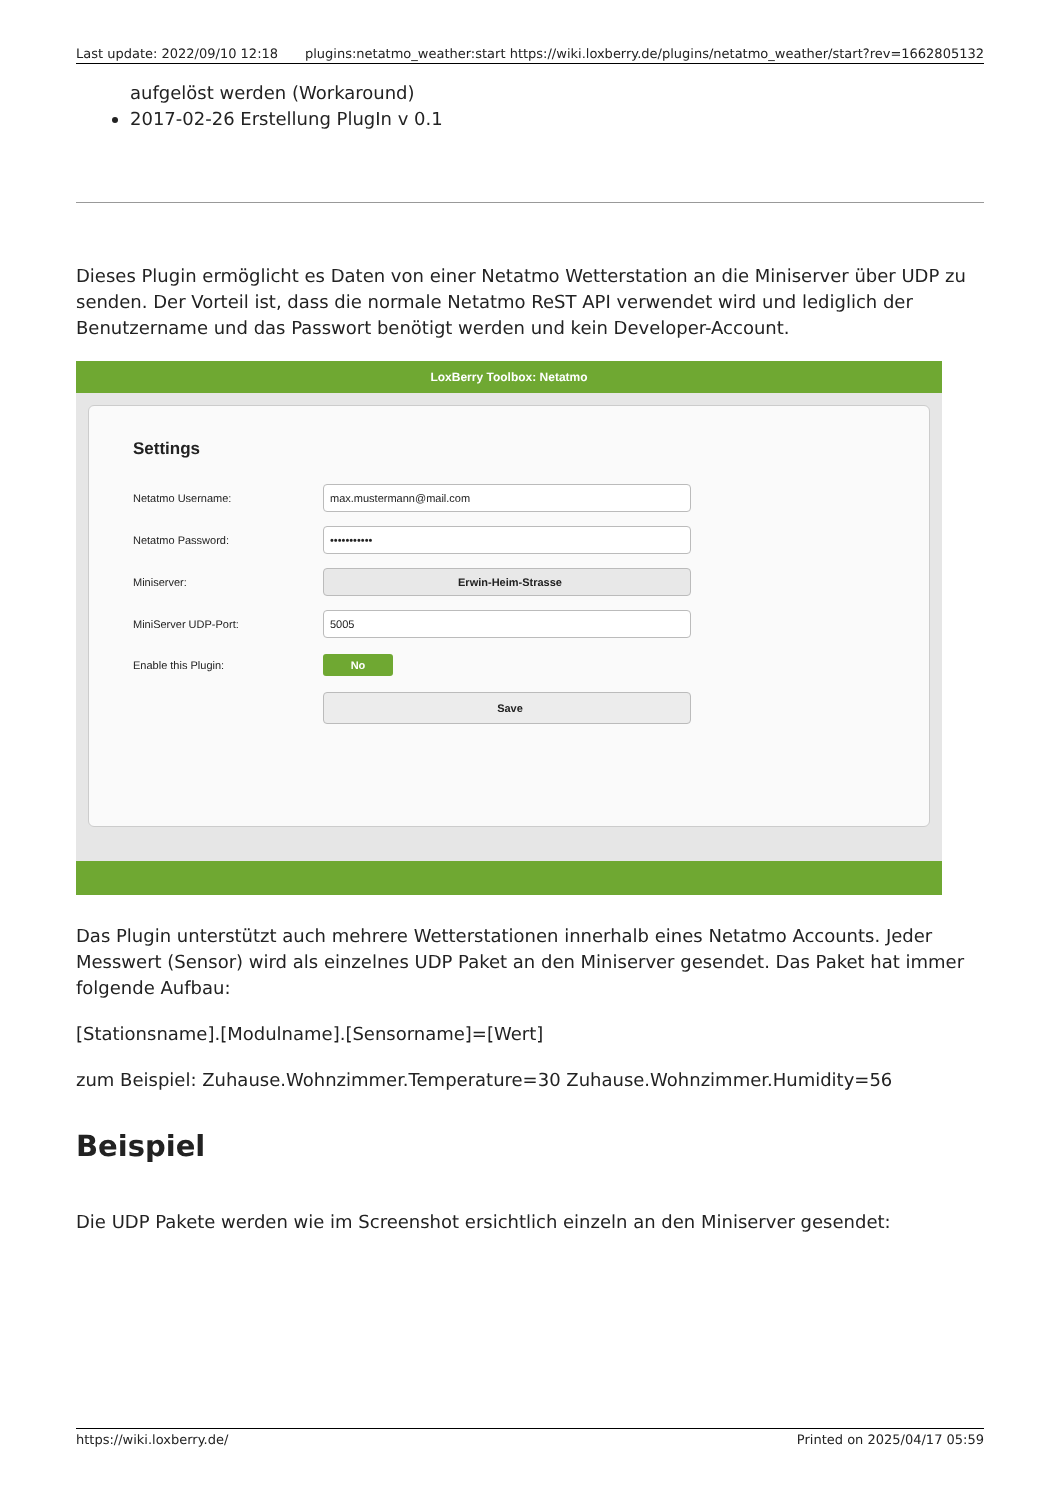Last update: 2022/09/10 12:18 plugins:netatmo_weather:start https://wiki.loxberry.de/plugins/netatmo_weather/start?rev=1662805132
aufgelöst werden (Workaround)
2017-02-26 Erstellung PlugIn v 0.1
Dieses Plugin ermöglicht es Daten von einer Netatmo Wetterstation an die Miniserver über UDP zu senden. Der Vorteil ist, dass die normale Netatmo ReST API verwendet wird und lediglich der Benutzername und das Passwort benötigt werden und kein Developer-Account.
LoxBerry Toolbox: Netatmo
Settings
Netatmo Username:
max.mustermann@mail.com
Netatmo Password:
•••••••••••
Miniserver:
Erwin-Heim-Strasse
MiniServer UDP-Port:
5005
Enable this Plugin:
No
Save
Das Plugin unterstützt auch mehrere Wetterstationen innerhalb eines Netatmo Accounts. Jeder Messwert (Sensor) wird als einzelnes UDP Paket an den Miniserver gesendet. Das Paket hat immer folgende Aufbau:
[Stationsname].[Modulname].[Sensorname]=[Wert]
zum Beispiel: Zuhause.Wohnzimmer.Temperature=30 Zuhause.Wohnzimmer.Humidity=56
Beispiel
Die UDP Pakete werden wie im Screenshot ersichtlich einzeln an den Miniserver gesendet:
https://wiki.loxberry.de/ Printed on 2025/04/17 05:59